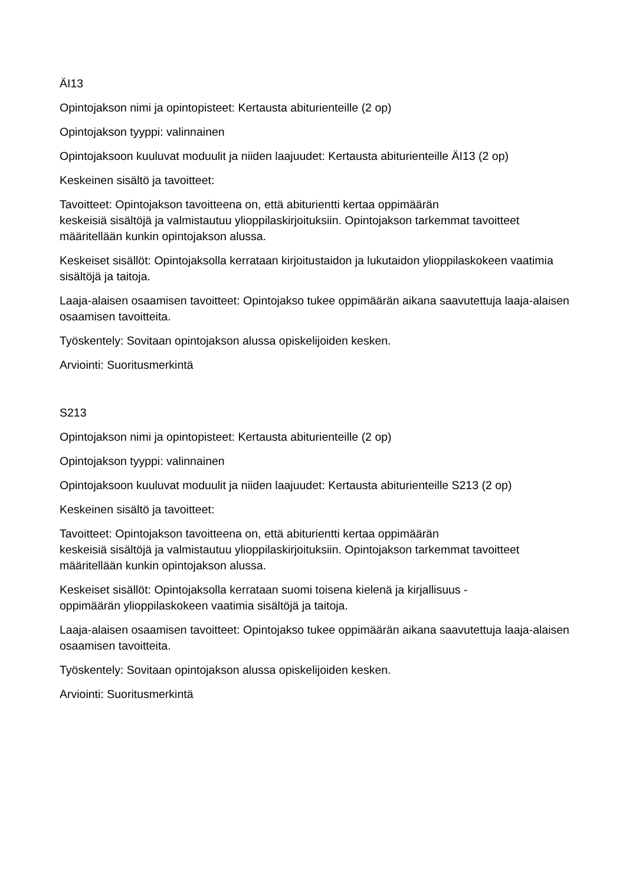ÄI13
Opintojakson nimi ja opintopisteet: Kertausta abiturienteille (2 op)
Opintojakson tyyppi: valinnainen
Opintojaksoon kuuluvat moduulit ja niiden laajuudet: Kertausta abiturienteille ÄI13 (2 op)
Keskeinen sisältö ja tavoitteet:
Tavoitteet: Opintojakson tavoitteena on, että abiturientti kertaa oppimäärän
keskeisiä sisältöjä ja valmistautuu ylioppilaskirjoituksiin. Opintojakson tarkemmat tavoitteet määritellään kunkin opintojakson alussa.
Keskeiset sisällöt: Opintojaksolla kerrataan kirjoitustaidon ja lukutaidon ylioppilaskokeen vaatimia sisältöjä ja taitoja.
Laaja-alaisen osaamisen tavoitteet: Opintojakso tukee oppimäärän aikana saavutettuja laaja-alaisen osaamisen tavoitteita.
Työskentely: Sovitaan opintojakson alussa opiskelijoiden kesken.
Arviointi: Suoritusmerkintä
S213
Opintojakson nimi ja opintopisteet: Kertausta abiturienteille (2 op)
Opintojakson tyyppi: valinnainen
Opintojaksoon kuuluvat moduulit ja niiden laajuudet: Kertausta abiturienteille S213 (2 op)
Keskeinen sisältö ja tavoitteet:
Tavoitteet: Opintojakson tavoitteena on, että abiturientti kertaa oppimäärän
keskeisiä sisältöjä ja valmistautuu ylioppilaskirjoituksiin. Opintojakson tarkemmat tavoitteet määritellään kunkin opintojakson alussa.
Keskeiset sisällöt: Opintojaksolla kerrataan suomi toisena kielenä ja kirjallisuus -
oppimäärän ylioppilaskokeen vaatimia sisältöjä ja taitoja.
Laaja-alaisen osaamisen tavoitteet: Opintojakso tukee oppimäärän aikana saavutettuja laaja-alaisen osaamisen tavoitteita.
Työskentely: Sovitaan opintojakson alussa opiskelijoiden kesken.
Arviointi: Suoritusmerkintä